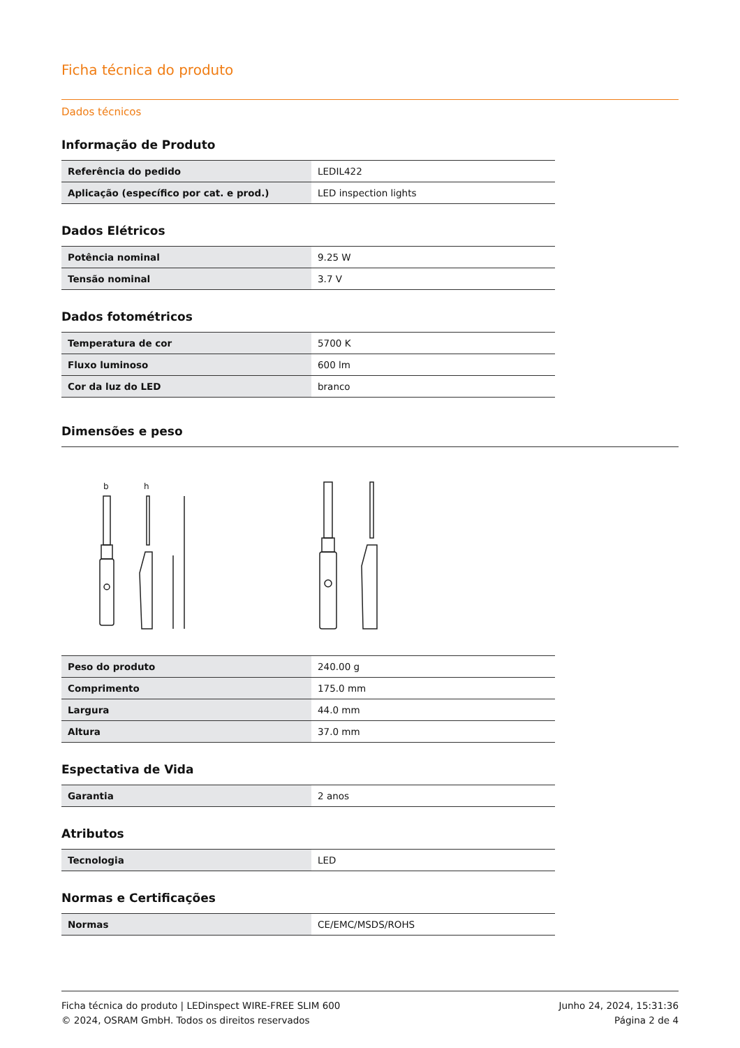Ficha técnica do produto
Dados técnicos
Informação de Produto
| Referência do pedido | LEDIL422 |
| Aplicação (específico por cat. e prod.) | LED inspection lights |
Dados Elétricos
| Potência nominal | 9.25 W |
| Tensão nominal | 3.7 V |
Dados fotométricos
| Temperatura de cor | 5700 K |
| Fluxo luminoso | 600 lm |
| Cor da luz do LED | branco |
Dimensões e peso
b
h
| Peso do produto | 240.00 g |
| Comprimento | 175.0 mm |
| Largura | 44.0 mm |
| Altura | 37.0 mm |
Espectativa de Vida
| Garantia | 2 anos |
Atributos
| Tecnologia | LED |
Normas e Certificações
| Normas | CE/EMC/MSDS/ROHS |
Ficha técnica do produto | LEDinspect WIRE-FREE SLIM 600
© 2024, OSRAM GmbH. Todos os direitos reservados
Junho 24, 2024, 15:31:36
Página 2 de 4